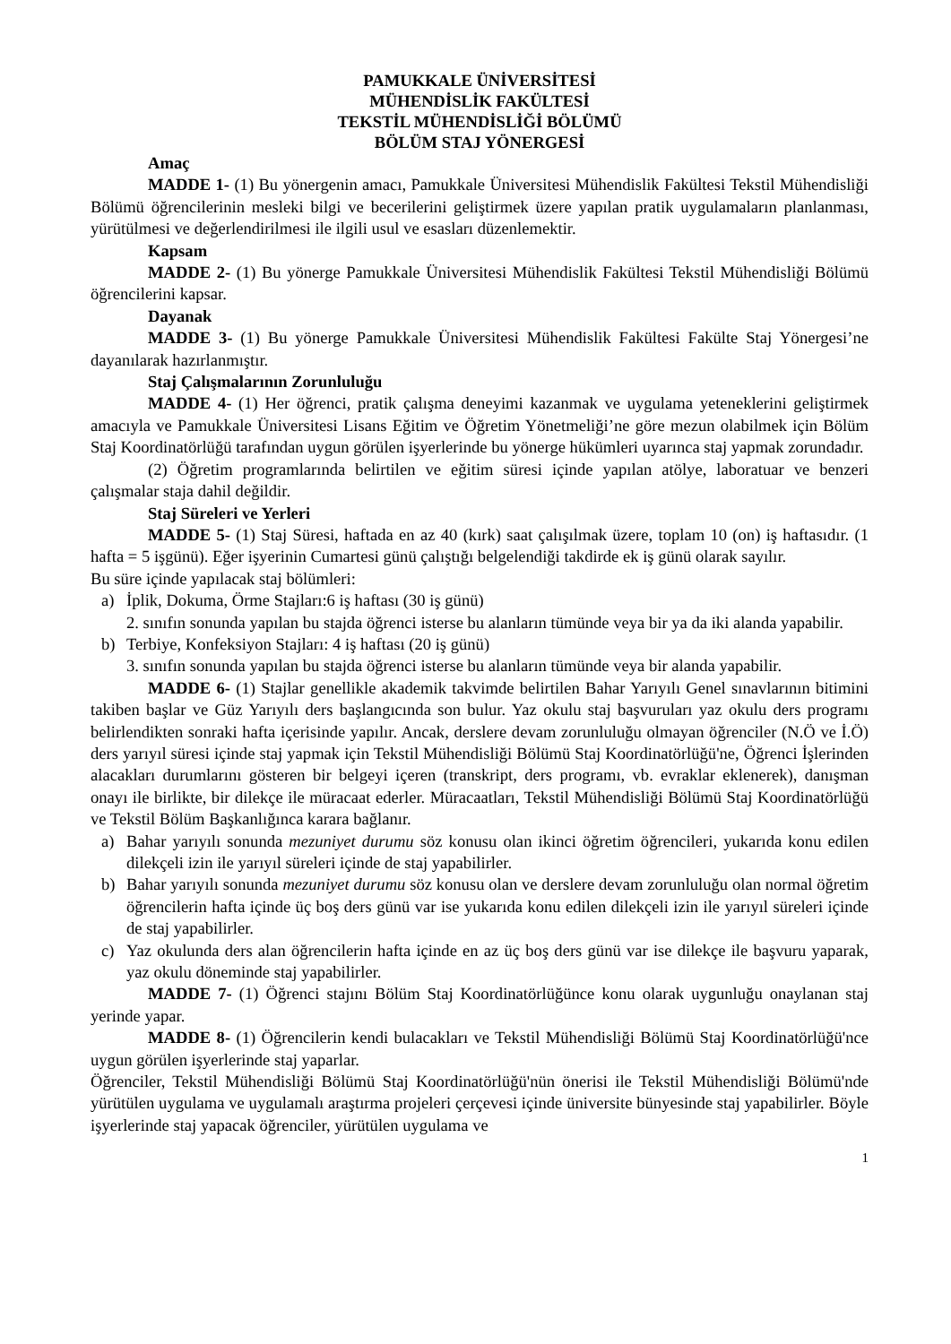PAMUKKALE ÜNİVERSİTESİ
MÜHENDİSLİK FAKÜLTESİ
TEKSTİL MÜHENDİSLİĞİ BÖLÜMÜ
BÖLÜM STAJ YÖNERGESİ
Amaç
MADDE 1- (1) Bu yönergenin amacı, Pamukkale Üniversitesi Mühendislik Fakültesi Tekstil Mühendisliği Bölümü öğrencilerinin mesleki bilgi ve becerilerini geliştirmek üzere yapılan pratik uygulamaların planlanması, yürütülmesi ve değerlendirilmesi ile ilgili usul ve esasları düzenlemektir.
Kapsam
MADDE 2- (1) Bu yönerge Pamukkale Üniversitesi Mühendislik Fakültesi Tekstil Mühendisliği Bölümü öğrencilerini kapsar.
Dayanak
MADDE 3- (1) Bu yönerge Pamukkale Üniversitesi Mühendislik Fakültesi Fakülte Staj Yönergesi’ne dayanılarak hazırlanmıştır.
Staj Çalışmalarının Zorunluluğu
MADDE 4- (1) Her öğrenci, pratik çalışma deneyimi kazanmak ve uygulama yeteneklerini geliştirmek amacıyla ve Pamukkale Üniversitesi Lisans Eğitim ve Öğretim Yönetmeliği’ne göre mezun olabilmek için Bölüm Staj Koordinatörlüğü tarafından uygun görülen işyerlerinde bu yönerge hükümleri uyarınca staj yapmak zorundadır.
(2) Öğretim programlarında belirtilen ve eğitim süresi içinde yapılan atölye, laboratuar ve benzeri çalışmalar staja dahil değildir.
Staj Süreleri ve Yerleri
MADDE 5- (1) Staj Süresi, haftada en az 40 (kırk) saat çalışılmak üzere, toplam 10 (on) iş haftasıdır. (1 hafta = 5 işgünü). Eğer işyerinin Cumartesi günü çalıştığı belgelendiği takdirde ek iş günü olarak sayılır.
Bu süre içinde yapılacak staj bölümleri:
a) İplik, Dokuma, Örme Stajları:6 iş haftası (30 iş günü)
2. sınıfın sonunda yapılan bu stajda öğrenci isterse bu alanların tümünde veya bir ya da iki alanda yapabilir.
b) Terbiye, Konfeksiyon Stajları: 4 iş haftası (20 iş günü)
3. sınıfın sonunda yapılan bu stajda öğrenci isterse bu alanların tümünde veya bir alanda yapabilir.
MADDE 6- (1) Stajlar genellikle akademik takvimde belirtilen Bahar Yarıyılı Genel sınavlarının bitimini takiben başlar ve Güz Yarıyılı ders başlangıcında son bulur. Yaz okulu staj başvuruları yaz okulu ders programı belirlendikten sonraki hafta içerisinde yapılır. Ancak, derslere devam zorunluluğu olmayan öğrenciler (N.Ö ve İ.Ö) ders yarıyıl süresi içinde staj yapmak için Tekstil Mühendisliği Bölümü Staj Koordinatörlüğü'ne, Öğrenci İşlerinden alacakları durumlarını gösteren bir belgeyi içeren (transkript, ders programı, vb. evraklar eklenerek), danışman onayı ile birlikte, bir dilekçe ile müracaat ederler. Müracaatları, Tekstil Mühendisliği Bölümü Staj Koordinatörlüğü ve Tekstil Bölüm Başkanlığınca karara bağlanır.
a) Bahar yarıyılı sonunda mezuniyet durumu söz konusu olan ikinci öğretim öğrencileri, yukarıda konu edilen dilekçeli izin ile yarıyıl süreleri içinde de staj yapabilirler.
b) Bahar yarıyılı sonunda mezuniyet durumu söz konusu olan ve derslere devam zorunluluğu olan normal öğretim öğrencilerin hafta içinde üç boş ders günü var ise yukarıda konu edilen dilekçeli izin ile yarıyıl süreleri içinde de staj yapabilirler.
c) Yaz okulunda ders alan öğrencilerin hafta içinde en az üç boş ders günü var ise dilekçe ile başvuru yaparak, yaz okulu döneminde staj yapabilirler.
MADDE 7- (1) Öğrenci stajını Bölüm Staj Koordinatörlüğünce konu olarak uygunluğu onaylanan staj yerinde yapar.
MADDE 8- (1) Öğrencilerin kendi bulacakları ve Tekstil Mühendisliği Bölümü Staj Koordinatörlüğü'nce uygun görülen işyerlerinde staj yaparlar.
Öğrenciler, Tekstil Mühendisliği Bölümü Staj Koordinatörlüğü'nün önerisi ile Tekstil Mühendisliği Bölümü'nde yürütülen uygulama ve uygulamalı araştırma projeleri çerçevesi içinde üniversite bünyesinde staj yapabilirler. Böyle işyerlerinde staj yapacak öğrenciler, yürütülen uygulama ve
1